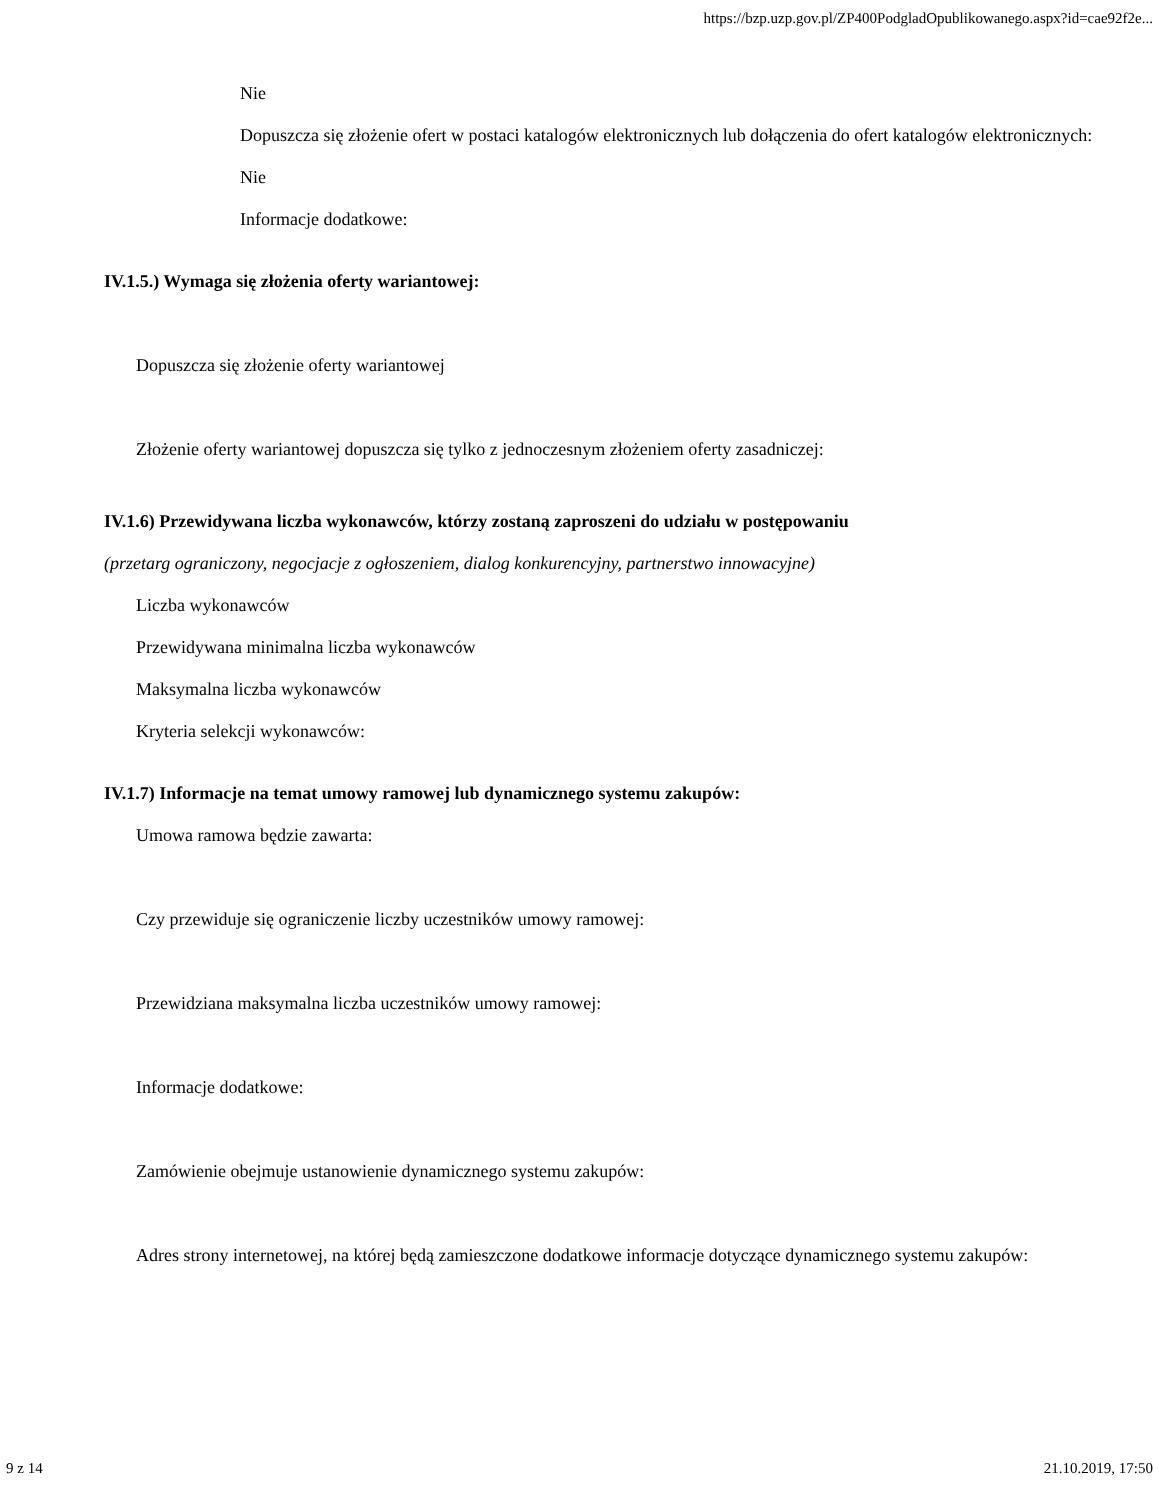https://bzp.uzp.gov.pl/ZP400PodgladOpublikowanego.aspx?id=cae92f2e...
Nie
Dopuszcza się złożenie ofert w postaci katalogów elektronicznych lub dołączenia do ofert katalogów elektronicznych:
Nie
Informacje dodatkowe:
IV.1.5.) Wymaga się złożenia oferty wariantowej:
Dopuszcza się złożenie oferty wariantowej
Złożenie oferty wariantowej dopuszcza się tylko z jednoczesnym złożeniem oferty zasadniczej:
IV.1.6) Przewidywana liczba wykonawców, którzy zostaną zaproszeni do udziału w postępowaniu
(przetarg ograniczony, negocjacje z ogłoszeniem, dialog konkurencyjny, partnerstwo innowacyjne)
Liczba wykonawców
Przewidywana minimalna liczba wykonawców
Maksymalna liczba wykonawców
Kryteria selekcji wykonawców:
IV.1.7) Informacje na temat umowy ramowej lub dynamicznego systemu zakupów:
Umowa ramowa będzie zawarta:
Czy przewiduje się ograniczenie liczby uczestników umowy ramowej:
Przewidziana maksymalna liczba uczestników umowy ramowej:
Informacje dodatkowe:
Zamówienie obejmuje ustanowienie dynamicznego systemu zakupów:
Adres strony internetowej, na której będą zamieszczone dodatkowe informacje dotyczące dynamicznego systemu zakupów:
9 z 14 21.10.2019, 17:50